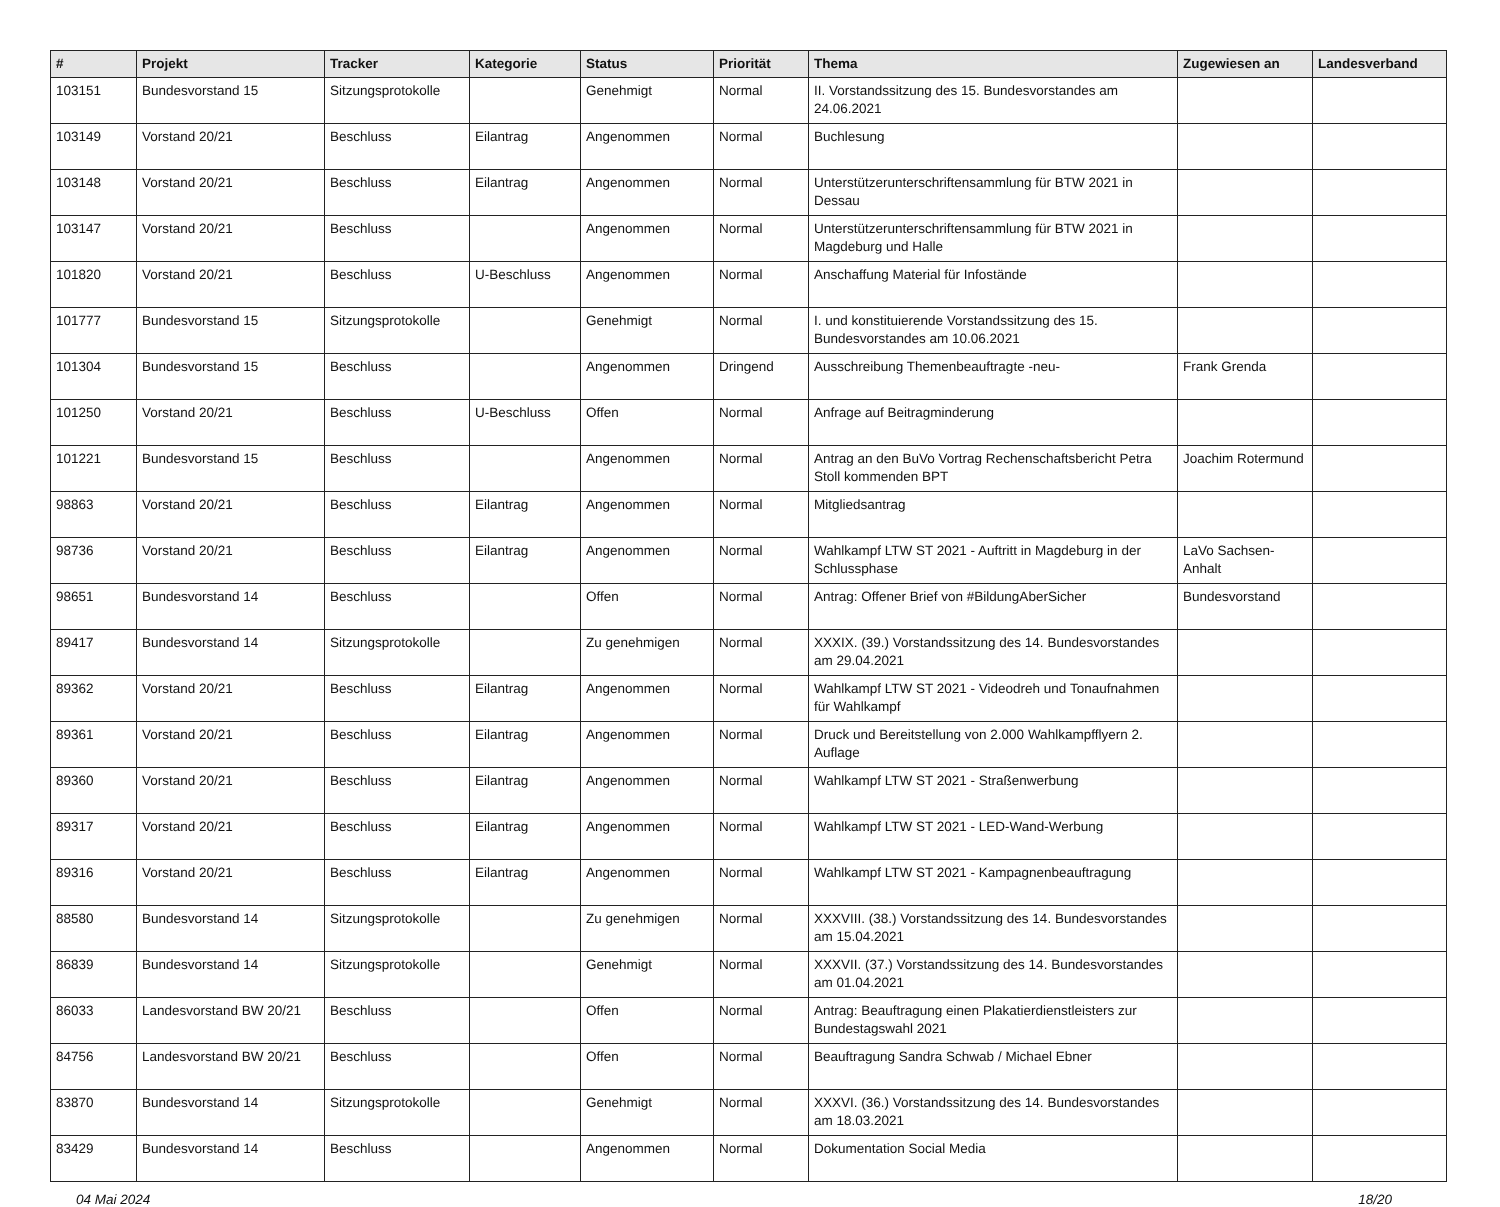| # | Projekt | Tracker | Kategorie | Status | Priorität | Thema | Zugewiesen an | Landesverband |
| --- | --- | --- | --- | --- | --- | --- | --- | --- |
| 103151 | Bundesvorstand 15 | Sitzungsprotokolle | | Genehmigt | Normal | II. Vorstandssitzung des 15. Bundesvorstandes am 24.06.2021 | | |
| 103149 | Vorstand 20/21 | Beschluss | Eilantrag | Angenommen | Normal | Buchlesung | | |
| 103148 | Vorstand 20/21 | Beschluss | Eilantrag | Angenommen | Normal | Unterstützerunterschriftensammlung für BTW 2021 in Dessau | | |
| 103147 | Vorstand 20/21 | Beschluss | | Angenommen | Normal | Unterstützerunterschriftensammlung für BTW 2021 in Magdeburg und Halle | | |
| 101820 | Vorstand 20/21 | Beschluss | U-Beschluss | Angenommen | Normal | Anschaffung Material für Infostände | | |
| 101777 | Bundesvorstand 15 | Sitzungsprotokolle | | Genehmigt | Normal | I. und konstituierende Vorstandssitzung des 15. Bundesvorstandes am 10.06.2021 | | |
| 101304 | Bundesvorstand 15 | Beschluss | | Angenommen | Dringend | Ausschreibung Themenbeauftragte -neu- | Frank Grenda | |
| 101250 | Vorstand 20/21 | Beschluss | U-Beschluss | Offen | Normal | Anfrage auf Beitragminderung | | |
| 101221 | Bundesvorstand 15 | Beschluss | | Angenommen | Normal | Antrag an den BuVo Vortrag Rechenschaftsbericht Petra Stoll kommenden BPT | Joachim Rotermund | |
| 98863 | Vorstand 20/21 | Beschluss | Eilantrag | Angenommen | Normal | Mitgliedsantrag | | |
| 98736 | Vorstand 20/21 | Beschluss | Eilantrag | Angenommen | Normal | Wahlkampf LTW ST 2021 - Auftritt in Magdeburg in der Schlussphase | LaVo Sachsen-Anhalt | |
| 98651 | Bundesvorstand 14 | Beschluss | | Offen | Normal | Antrag: Offener Brief von #BildungAberSicher | Bundesvorstand | |
| 89417 | Bundesvorstand 14 | Sitzungsprotokolle | | Zu genehmigen | Normal | XXXIX. (39.) Vorstandssitzung des 14. Bundesvorstandes am 29.04.2021 | | |
| 89362 | Vorstand 20/21 | Beschluss | Eilantrag | Angenommen | Normal | Wahlkampf LTW ST 2021 - Videodreh und Tonaufnahmen für Wahlkampf | | |
| 89361 | Vorstand 20/21 | Beschluss | Eilantrag | Angenommen | Normal | Druck und Bereitstellung von 2.000 Wahlkampfflyern 2. Auflage | | |
| 89360 | Vorstand 20/21 | Beschluss | Eilantrag | Angenommen | Normal | Wahlkampf LTW ST 2021 - Straßenwerbung | | |
| 89317 | Vorstand 20/21 | Beschluss | Eilantrag | Angenommen | Normal | Wahlkampf LTW ST 2021 - LED-Wand-Werbung | | |
| 89316 | Vorstand 20/21 | Beschluss | Eilantrag | Angenommen | Normal | Wahlkampf LTW ST 2021 - Kampagnenbeauftragung | | |
| 88580 | Bundesvorstand 14 | Sitzungsprotokolle | | Zu genehmigen | Normal | XXXVIII. (38.) Vorstandssitzung des 14. Bundesvorstandes am 15.04.2021 | | |
| 86839 | Bundesvorstand 14 | Sitzungsprotokolle | | Genehmigt | Normal | XXXVII. (37.) Vorstandssitzung des 14. Bundesvorstandes am 01.04.2021 | | |
| 86033 | Landesvorstand BW 20/21 | Beschluss | | Offen | Normal | Antrag: Beauftragung einen Plakatierdienstleisters zur Bundestagswahl 2021 | | |
| 84756 | Landesvorstand BW 20/21 | Beschluss | | Offen | Normal | Beauftragung Sandra Schwab / Michael Ebner | | |
| 83870 | Bundesvorstand 14 | Sitzungsprotokolle | | Genehmigt | Normal | XXXVI. (36.) Vorstandssitzung des 14. Bundesvorstandes am 18.03.2021 | | |
| 83429 | Bundesvorstand 14 | Beschluss | | Angenommen | Normal | Dokumentation Social Media | | |
04 Mai 2024 18/20